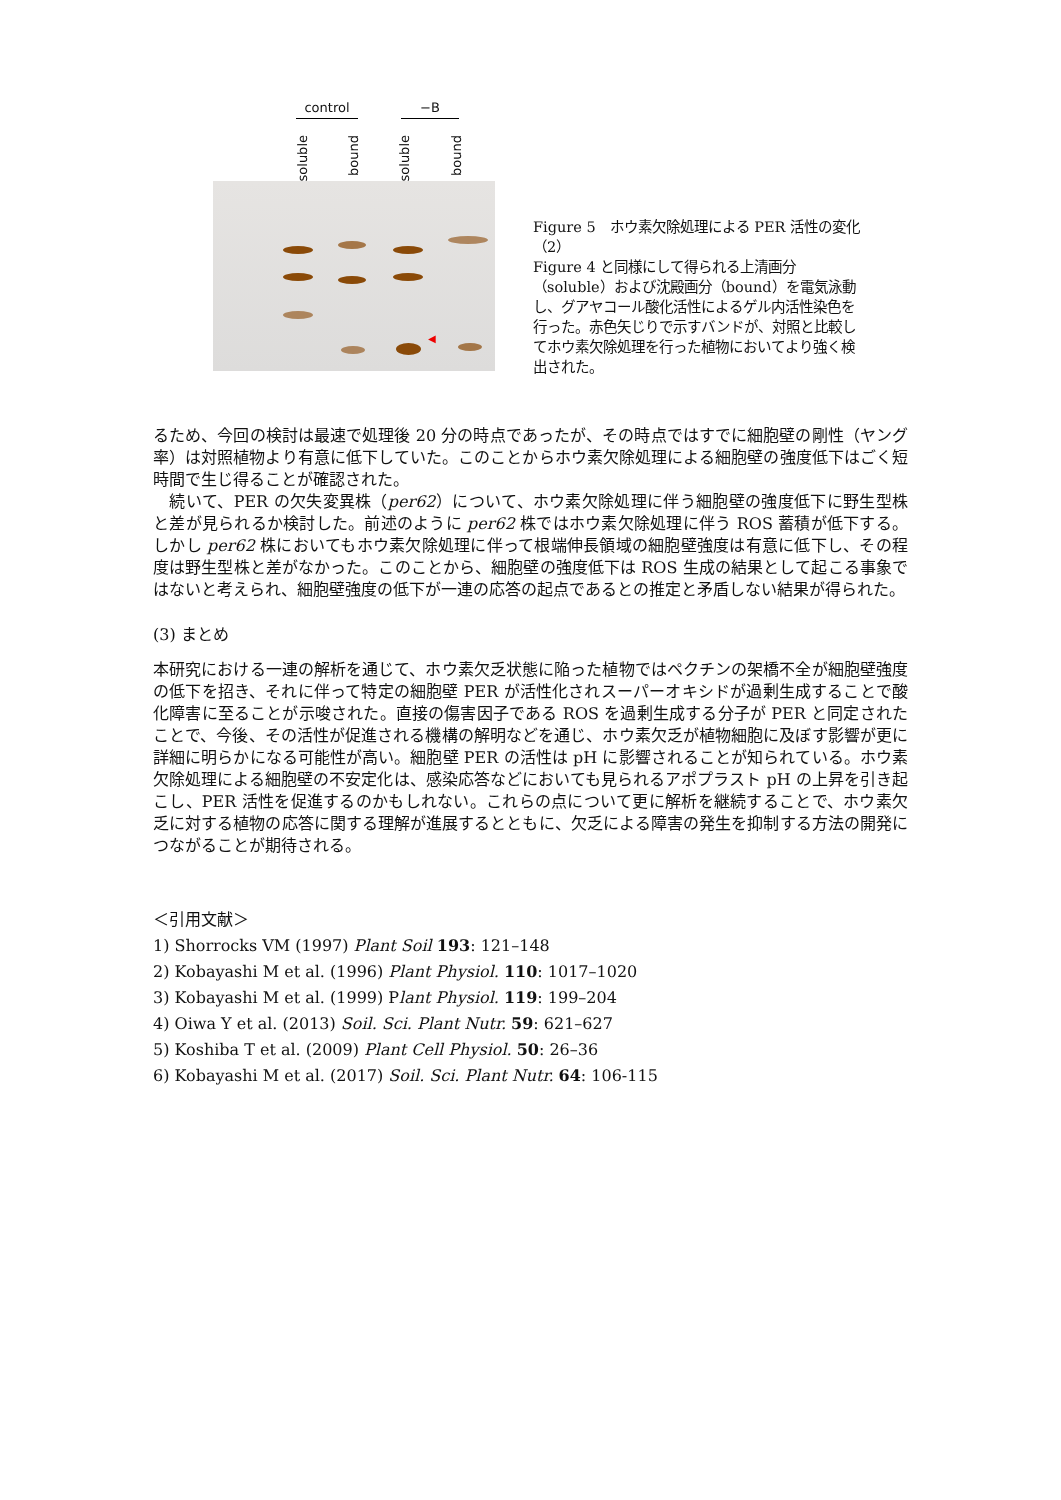control −B
soluble
bound
soluble
bound
◀
Figure 5　ホウ素欠除処理による PER 活性の変化（2）
Figure 4 と同様にして得られる上清画分（soluble）および沈殿画分（bound）を電気泳動し、グアヤコール酸化活性によるゲル内活性染色を行った。赤色矢じりで示すバンドが、対照と比較してホウ素欠除処理を行った植物においてより強く検出された。
るため、今回の検討は最速で処理後 20 分の時点であったが、その時点ではすでに細胞壁の剛性（ヤング率）は対照植物より有意に低下していた。このことからホウ素欠除処理による細胞壁の強度低下はごく短時間で生じ得ることが確認された。
　続いて、PER の欠失変異株（per62）について、ホウ素欠除処理に伴う細胞壁の強度低下に野生型株と差が見られるか検討した。前述のように per62 株ではホウ素欠除処理に伴う ROS 蓄積が低下する。しかし per62 株においてもホウ素欠除処理に伴って根端伸長領域の細胞壁強度は有意に低下し、その程度は野生型株と差がなかった。このことから、細胞壁の強度低下は ROS 生成の結果として起こる事象ではないと考えられ、細胞壁強度の低下が一連の応答の起点であるとの推定と矛盾しない結果が得られた。
(3) まとめ
本研究における一連の解析を通じて、ホウ素欠乏状態に陥った植物ではペクチンの架橋不全が細胞壁強度の低下を招き、それに伴って特定の細胞壁 PER が活性化されスーパーオキシドが過剰生成することで酸化障害に至ることが示唆された。直接の傷害因子である ROS を過剰生成する分子が PER と同定されたことで、今後、その活性が促進される機構の解明などを通じ、ホウ素欠乏が植物細胞に及ぼす影響が更に詳細に明らかになる可能性が高い。細胞壁 PER の活性は pH に影響されることが知られている。ホウ素欠除処理による細胞壁の不安定化は、感染応答などにおいても見られるアポプラスト pH の上昇を引き起こし、PER 活性を促進するのかもしれない。これらの点について更に解析を継続することで、ホウ素欠乏に対する植物の応答に関する理解が進展するとともに、欠乏による障害の発生を抑制する方法の開発につながることが期待される。
＜引用文献＞
1) Shorrocks VM (1997) Plant Soil 193: 121–148
2) Kobayashi M et al. (1996) Plant Physiol. 110: 1017–1020
3) Kobayashi M et al. (1999) Plant Physiol. 119: 199–204
4) Oiwa Y et al. (2013) Soil. Sci. Plant Nutr. 59: 621–627
5) Koshiba T et al. (2009) Plant Cell Physiol. 50: 26–36
6) Kobayashi M et al. (2017) Soil. Sci. Plant Nutr. 64: 106-115